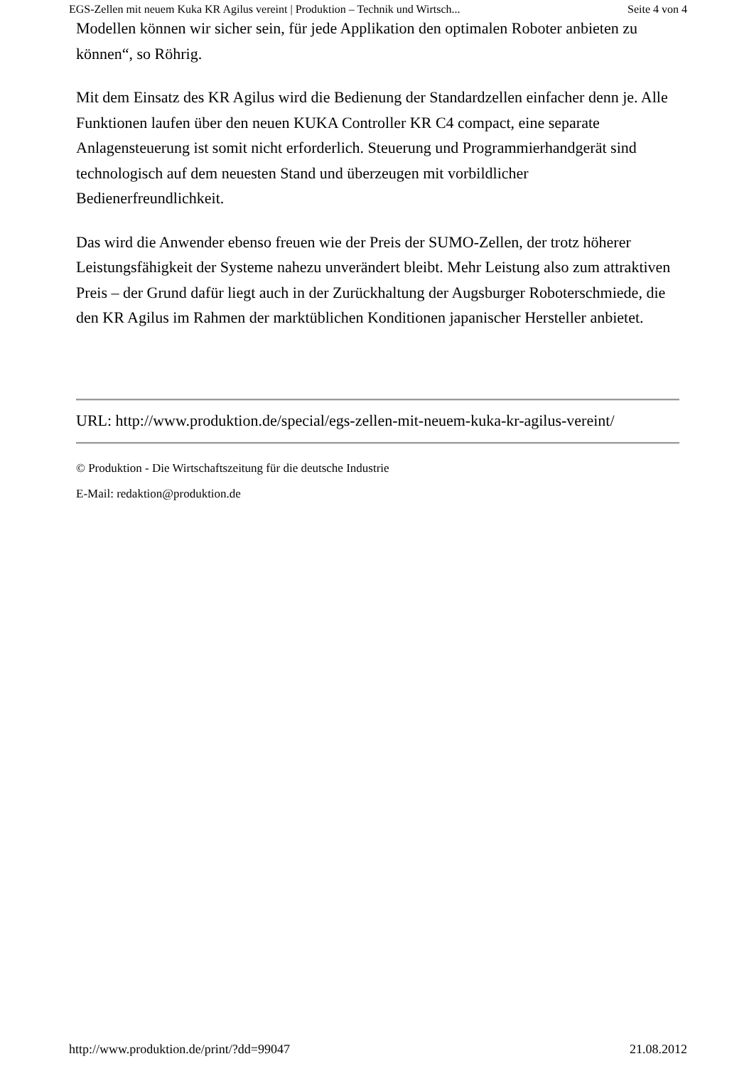EGS-Zellen mit neuem Kuka KR Agilus vereint | Produktion – Technik und Wirtsch... Seite 4 von 4
Modellen können wir sicher sein, für jede Applikation den optimalen Roboter anbieten zu können“, so Röhrig.
Mit dem Einsatz des KR Agilus wird die Bedienung der Standardzellen einfacher denn je. Alle Funktionen laufen über den neuen KUKA Controller KR C4 compact, eine separate Anlagensteuerung ist somit nicht erforderlich. Steuerung und Programmierhandgerät sind technologisch auf dem neuesten Stand und überzeugen mit vorbildlicher Bedienerfreundlichkeit.
Das wird die Anwender ebenso freuen wie der Preis der SUMO-Zellen, der trotz höherer Leistungsfähigkeit der Systeme nahezu unverändert bleibt. Mehr Leistung also zum attraktiven Preis – der Grund dafür liegt auch in der Zurückhaltung der Augsburger Roboterschmiede, die den KR Agilus im Rahmen der marktüblichen Konditionen japanischer Hersteller anbietet.
URL: http://www.produktion.de/special/egs-zellen-mit-neuem-kuka-kr-agilus-vereint/
© Produktion - Die Wirtschaftszeitung für die deutsche Industrie
E-Mail: redaktion@produktion.de
http://www.produktion.de/print/?dd=99047 21.08.2012